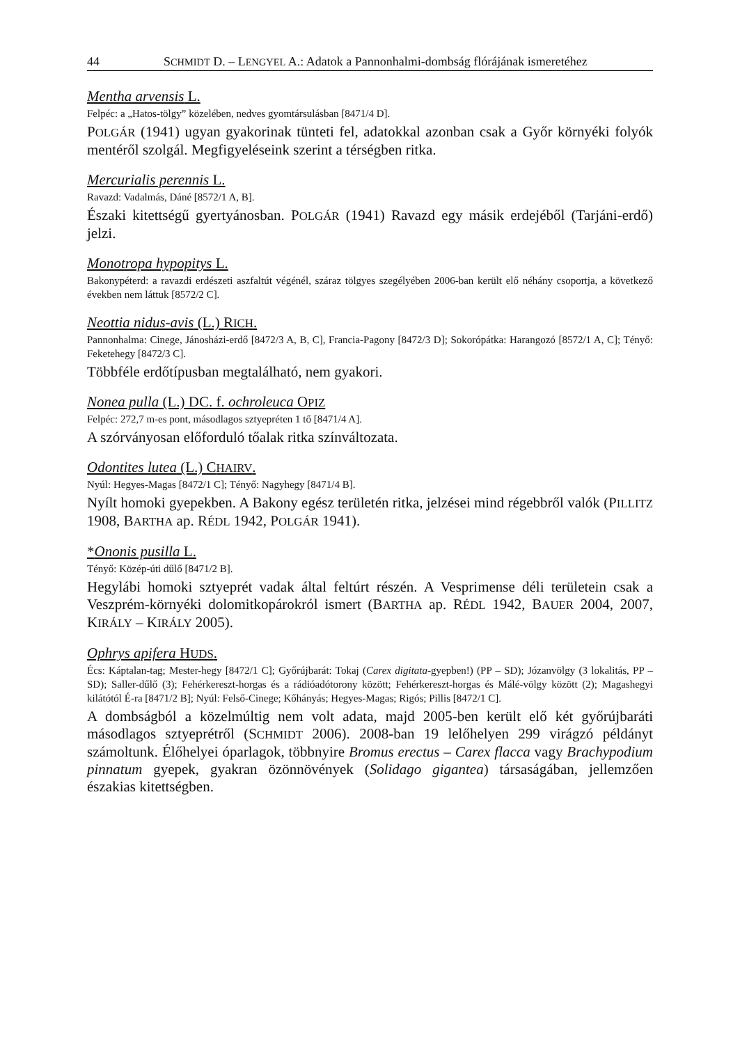44 SCHMIDT D. – LENGYEL A.: Adatok a Pannonhalmi-dombság flórájának ismeretéhez
Mentha arvensis L.
Felpéc: a „Hatos-tölgy” közelében, nedves gyomtársulásban [8471/4 D].
POLGÁR (1941) ugyan gyakorinak tünteti fel, adatokkal azonban csak a Győr környéki folyók mentéről szolgál. Megfigyeléseink szerint a térségben ritka.
Mercurialis perennis L.
Ravazd: Vadalmás, Dáné [8572/1 A, B].
Északi kitettségű gyertyánosban. POLGÁR (1941) Ravazd egy másik erdejéből (Tarjáni-erdő) jelzi.
Monotropa hypopitys L.
Bakonypéterd: a ravazdi erdészeti aszfaltút végénél, száraz tölgyes szegélyében 2006-ban került elő néhány csoportja, a következő években nem láttuk [8572/2 C].
Neottia nidus-avis (L.) RICH.
Pannonhalma: Cinege, Jánosházi-erdő [8472/3 A, B, C], Francia-Pagony [8472/3 D]; Sokorópátka: Harangozó [8572/1 A, C]; Tényő: Feketehegy [8472/3 C].
Többféle erdőtípusban megtalálható, nem gyakori.
Nonea pulla (L.) DC. f. ochroleuca OPIZ
Felpéc: 272,7 m-es pont, másodlagos sztyepréten 1 tő [8471/4 A].
A szórványosan előforduló tőalak ritka színváltozata.
Odontites lutea (L.) CHAIRV.
Nyúl: Hegyes-Magas [8472/1 C]; Tényő: Nagyhegy [8471/4 B].
Nyílt homoki gyepekben. A Bakony egész területén ritka, jelzései mind régebbről valók (PILLITZ 1908, BARTHA ap. RÉDL 1942, POLGÁR 1941).
*Ononis pusilla L.
Tényő: Közép-úti dűlő [8471/2 B].
Hegylábi homoki sztyeprét vadak által feltúrt részén. A Vesprimense déli területein csak a Veszprém-környéki dolomitkopárokról ismert (BARTHA ap. RÉDL 1942, BAUER 2004, 2007, KIRÁLY – KIRÁLY 2005).
Ophrys apifera HUDS.
Écs: Káptalan-tag; Mester-hegy [8472/1 C]; Győrújbarát: Tokaj (Carex digitata-gyepben!) (PP – SD); Józanvölgy (3 lokalitás, PP – SD); Saller-dűlő (3); Fehérkereszt-horgas és a rádióadótorony között; Fehérkereszt-horgas és Málé-völgy között (2); Magashegyi kilátótól É-ra [8471/2 B]; Nyúl: Felső-Cinege; Kőhányás; Hegyes-Magas; Rigós; Pillis [8472/1 C].
A dombságból a közelmúltig nem volt adata, majd 2005-ben került elő két győrújbaráti másodlagos sztyeprétről (SCHMIDT 2006). 2008-ban 19 lelőhelyen 299 virágzó példányt számoltunk. Élőhelyei óparlagok, többnyire Bromus erectus – Carex flacca vagy Brachypodium pinnatum gyepek, gyakran özönnövények (Solidago gigantea) társaságában, jellemzően északias kitettségben.